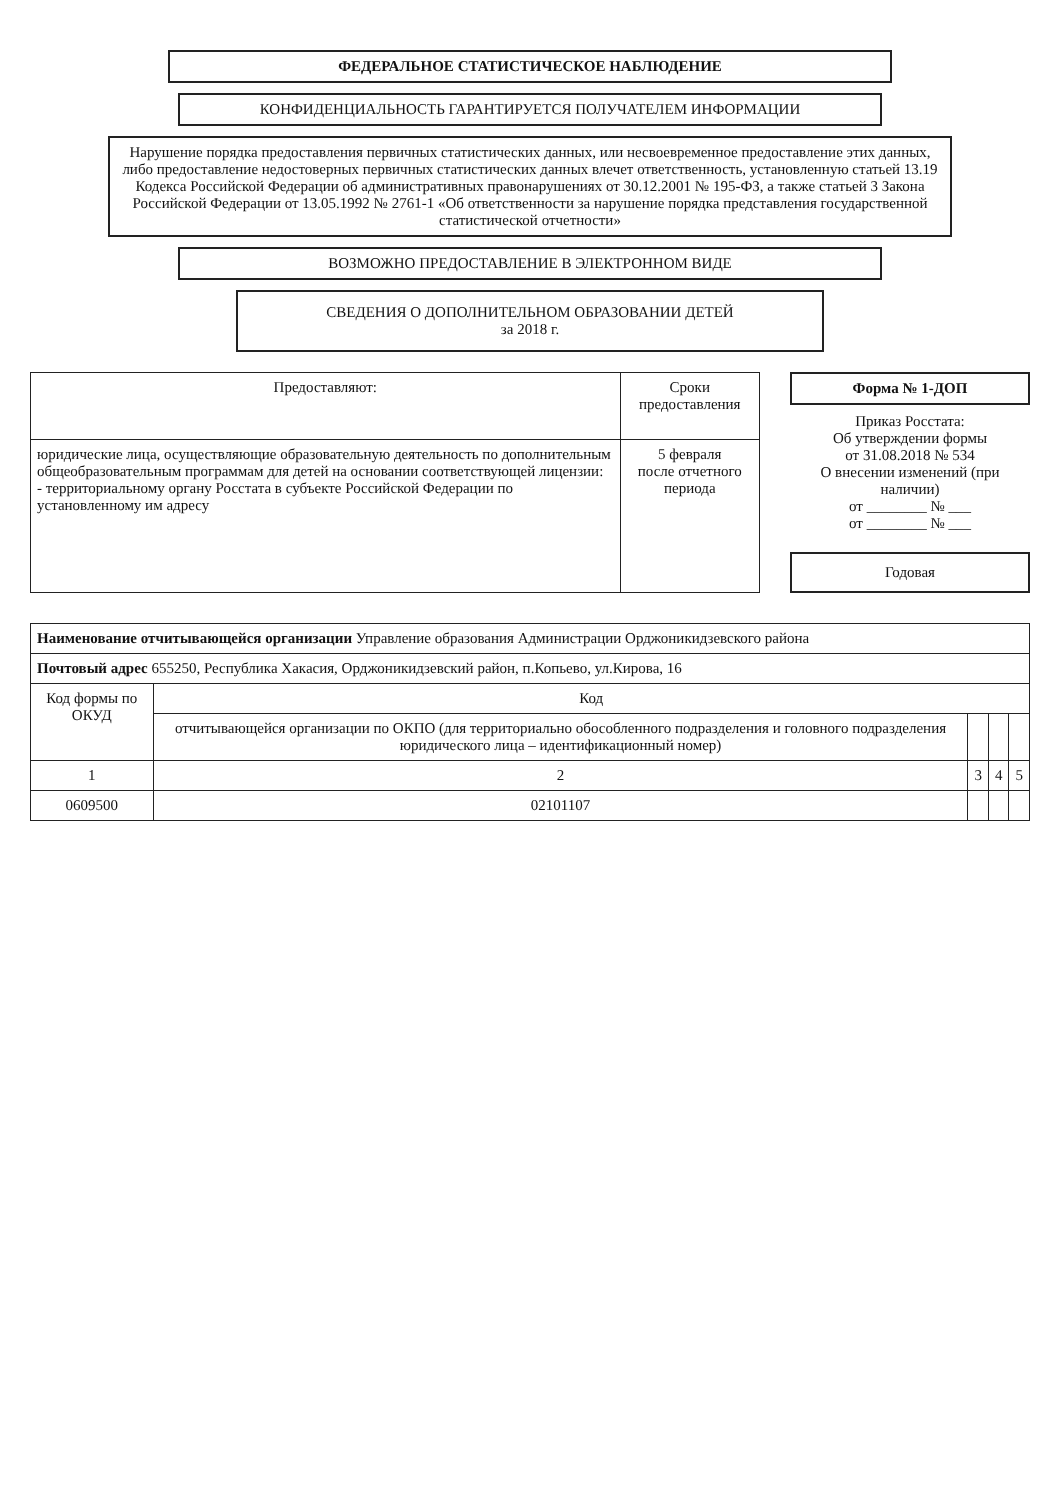ФЕДЕРАЛЬНОЕ СТАТИСТИЧЕСКОЕ НАБЛЮДЕНИЕ
КОНФИДЕНЦИАЛЬНОСТЬ ГАРАНТИРУЕТСЯ ПОЛУЧАТЕЛЕМ ИНФОРМАЦИИ
Нарушение порядка предоставления первичных статистических данных, или несвоевременное предоставление этих данных, либо предоставление недостоверных первичных статистических данных влечет ответственность, установленную статьей 13.19 Кодекса Российской Федерации об административных правонарушениях от 30.12.2001 № 195-ФЗ, а также статьей 3 Закона Российской Федерации от 13.05.1992 № 2761-1 «Об ответственности за нарушение порядка представления государственной статистической отчетности»
ВОЗМОЖНО ПРЕДОСТАВЛЕНИЕ В ЭЛЕКТРОННОМ ВИДЕ
СВЕДЕНИЯ О ДОПОЛНИТЕЛЬНОМ ОБРАЗОВАНИИ ДЕТЕЙ
за 2018 г.
| Предоставляют: | Сроки предоставления |
| --- | --- |
| юридические лица, осуществляющие образовательную деятельность по дополнительным общеобразовательным программам для детей на основании соответствующей лицензии: - территориальному органу Росстата в субъекте Российской Федерации по установленному им адресу | 5 февраля после отчетного периода |
Форма № 1-ДОП
Приказ Росстата:
Об утверждении формы
от 31.08.2018 № 534
О внесении изменений (при наличии)
от ________ № ___
от ________ № ___
Годовая
| Наименование отчитывающейся организации Управление образования Администрации Орджоникидзевского района | | | | |
| Почтовый адрес 655250, Республика Хакасия, Орджоникидзевский район, п.Копьево, ул.Кирова, 16 | | | | |
| Код формы по ОКУД | Код | | | |
| | отчитывающейся организации по ОКПО (для территориально обособленного подразделения и головного подразделения юридического лица – идентификационный номер) | | | |
| 1 | 2 | 3 | 4 | 5 |
| 0609500 | 02101107 | | | |